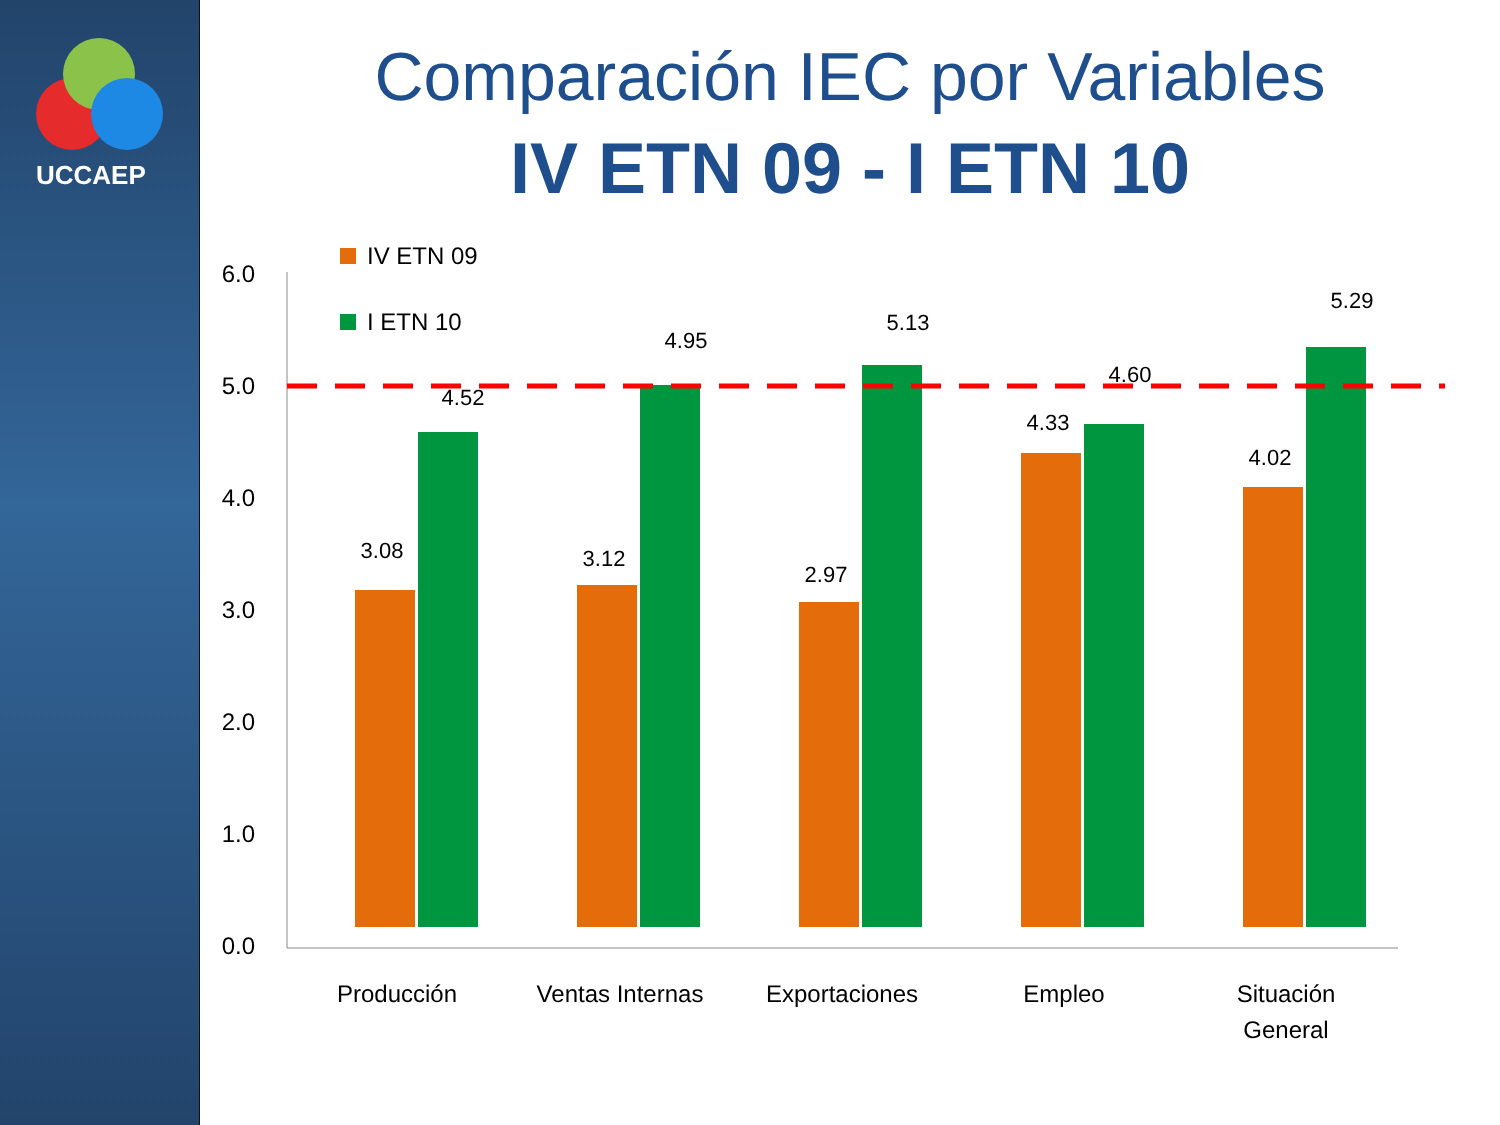UCCAEP
Comparación IEC por Variables
IV ETN 09 - I ETN 10
6.0
5.0
4.0
3.0
2.0
1.0
0.0
IV ETN 09
I ETN 10
3.08
4.52
3.12
4.95
2.97
5.13
4.33
4.60
4.02
5.29
Producción
Ventas Internas
Exportaciones
Empleo
Situación
General